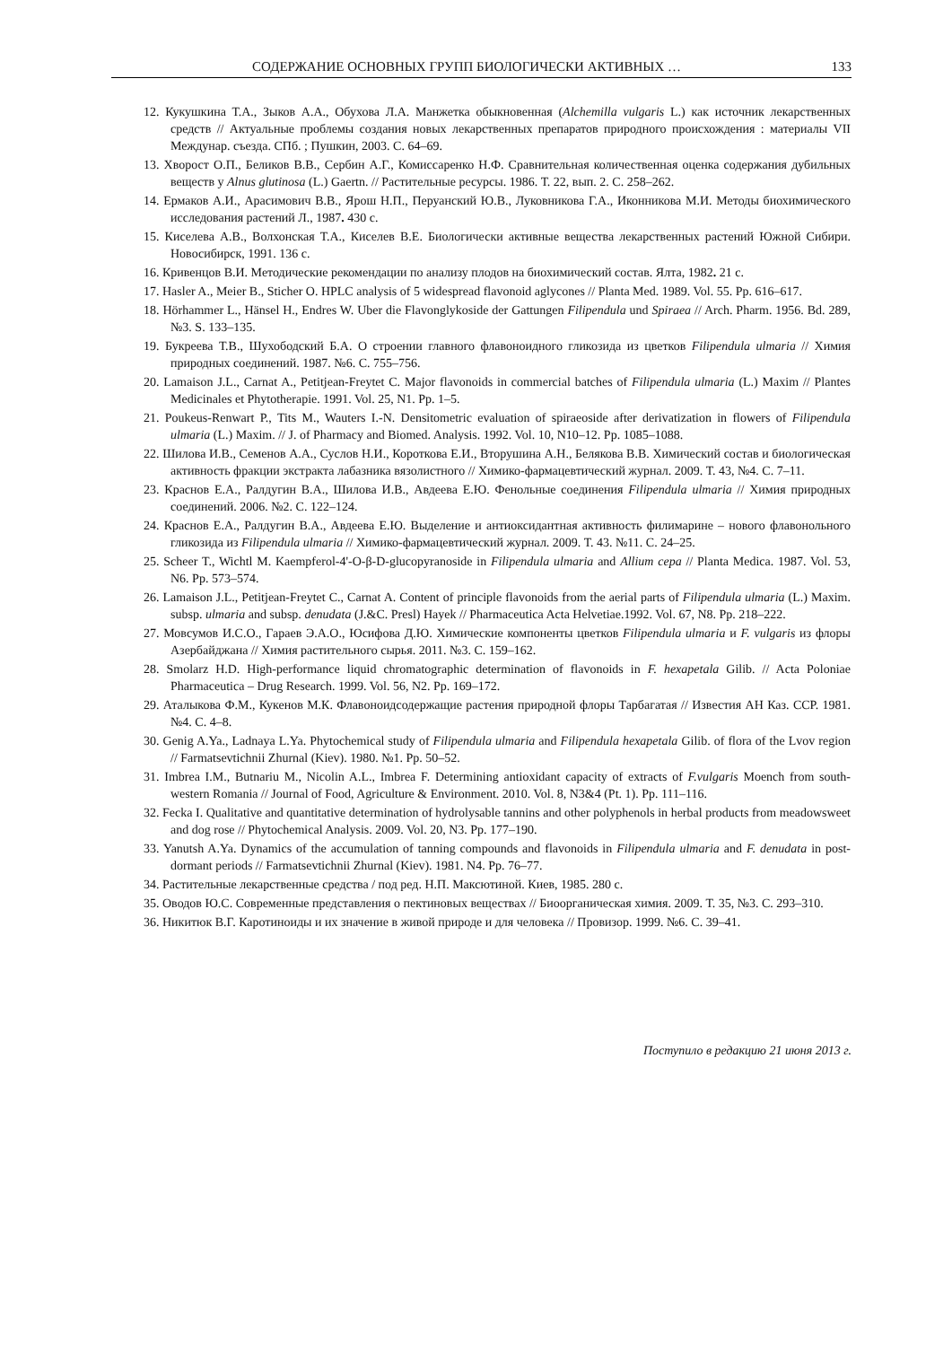СОДЕРЖАНИЕ ОСНОВНЫХ ГРУПП БИОЛОГИЧЕСКИ АКТИВНЫХ … 133
12. Кукушкина Т.А., Зыков А.А., Обухова Л.А. Манжетка обыкновенная (Alchemilla vulgaris L.) как источник лекарственных средств // Актуальные проблемы создания новых лекарственных препаратов природного происхождения : материалы VII Междунар. съезда. СПб. ; Пушкин, 2003. С. 64–69.
13. Хворост О.П., Беликов В.В., Сербин А.Г., Комиссаренко Н.Ф. Сравнительная количественная оценка содержания дубильных веществ у Alnus glutinosa (L.) Gaertn. // Растительные ресурсы. 1986. Т. 22, вып. 2. С. 258–262.
14. Ермаков А.И., Арасимович В.В., Ярош Н.П., Перуанский Ю.В., Луковникова Г.А., Иконникова М.И. Методы биохимического исследования растений Л., 1987. 430 с.
15. Киселева А.В., Волхонская Т.А., Киселев В.Е. Биологически активные вещества лекарственных растений Южной Сибири. Новосибирск, 1991. 136 с.
16. Кривенцов В.И. Методические рекомендации по анализу плодов на биохимический состав. Ялта, 1982. 21 с.
17. Hasler A., Meier B., Sticher O. HPLC analysis of 5 widespread flavonoid aglycones // Planta Med. 1989. Vol. 55. Pp. 616–617.
18. Hörhammer L., Hänsel H., Endres W. Uber die Flavonglykoside der Gattungen Filipendula und Spiraea // Arch. Pharm. 1956. Bd. 289, №3. S. 133–135.
19. Букреева Т.В., Шухободский Б.А. О строении главного флавоноидного гликозида из цветков Filipendula ulmaria // Химия природных соединений. 1987. №6. С. 755–756.
20. Lamaison J.L., Carnat A., Petitjean-Freytet C. Major flavonoids in commercial batches of Filipendula ulmaria (L.) Maxim // Plantes Medicinales et Phytotherapie. 1991. Vol. 25, N1. Pp. 1–5.
21. Poukeus-Renwart P., Tits M., Wauters I.-N. Densitometric evaluation of spiraeoside after derivatization in flowers of Filipendula ulmaria (L.) Maxim. // J. of Pharmacy and Biomed. Analysis. 1992. Vol. 10, N10–12. Pp. 1085–1088.
22. Шилова И.В., Семенов А.А., Суслов Н.И., Короткова Е.И., Вторушина А.Н., Белякова В.В. Химический состав и биологическая активность фракции экстракта лабазника вязолистного // Химико-фармацевтический журнал. 2009. Т. 43, №4. С. 7–11.
23. Краснов Е.А., Ралдугин В.А., Шилова И.В., Авдеева Е.Ю. Фенольные соединения Filipendula ulmaria // Химия природных соединений. 2006. №2. С. 122–124.
24. Краснов Е.А., Ралдугин В.А., Авдеева Е.Ю. Выделение и антиоксидантная активность филимарине – нового флавонольного гликозида из Filipendula ulmaria // Химико-фармацевтический журнал. 2009. Т. 43. №11. С. 24–25.
25. Scheer T., Wichtl M. Kaempferol-4'-O-β-D-glucopyranoside in Filipendula ulmaria and Allium cepa // Planta Medica. 1987. Vol. 53, N6. Pp. 573–574.
26. Lamaison J.L., Petitjean-Freytet C., Carnat A. Content of principle flavonoids from the aerial parts of Filipendula ulmaria (L.) Maxim. subsp. ulmaria and subsp. denudata (J.&C. Presl) Hayek // Pharmaceutica Acta Helvetiae.1992. Vol. 67, N8. Pp. 218–222.
27. Мовсумов И.С.О., Гараев Э.А.О., Юсифова Д.Ю. Химические компоненты цветков Filipendula ulmaria и F. vulgaris из флоры Азербайджана // Химия растительного сырья. 2011. №3. С. 159–162.
28. Smolarz H.D. High-performance liquid chromatographic determination of flavonoids in F. hexapetala Gilib. // Acta Poloniae Pharmaceutica – Drug Research. 1999. Vol. 56, N2. Pp. 169–172.
29. Аталыкова Ф.М., Кукенов М.К. Флавоноидсодержащие растения природной флоры Тарбагатая // Известия АН Каз. ССР. 1981. №4. С. 4–8.
30. Genig A.Ya., Ladnaya L.Ya. Phytochemical study of Filipendula ulmaria and Filipendula hexapetala Gilib. of flora of the Lvov region // Farmatsevtichnii Zhurnal (Kiev). 1980. №1. Pp. 50–52.
31. Imbrea I.M., Butnariu M., Nicolin A.L., Imbrea F. Determining antioxidant capacity of extracts of F.vulgaris Moench from south-western Romania // Journal of Food, Agriculture & Environment. 2010. Vol. 8, N3&4 (Pt. 1). Pp. 111–116.
32. Fecka I. Qualitative and quantitative determination of hydrolysable tannins and other polyphenols in herbal products from meadowsweet and dog rose // Phytochemical Analysis. 2009. Vol. 20, N3. Pp. 177–190.
33. Yanutsh A.Ya. Dynamics of the accumulation of tanning compounds and flavonoids in Filipendula ulmaria and F. denudata in post-dormant periods // Farmatsevtichnii Zhurnal (Kiev). 1981. N4. Pp. 76–77.
34. Растительные лекарственные средства / под ред. Н.П. Максютиной. Киев, 1985. 280 с.
35. Оводов Ю.С. Современные представления о пектиновых веществах // Биоорганическая химия. 2009. Т. 35, №3. С. 293–310.
36. Никитюк В.Г. Каротиноиды и их значение в живой природе и для человека // Провизор. 1999. №6. С. 39–41.
Поступило в редакцию 21 июня 2013 г.